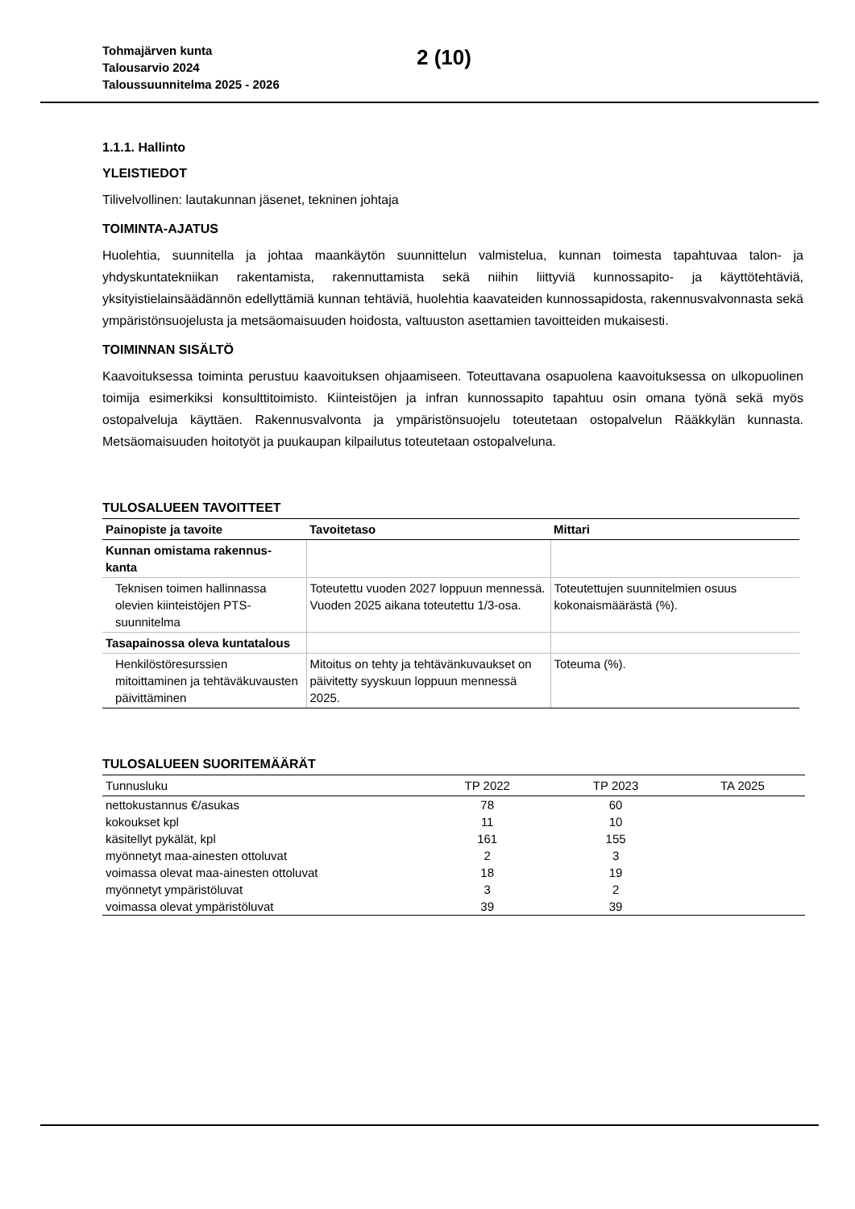Tohmajärven kunta
Talousarvio 2024
Taloussuunnitelma 2025 - 2026
2 (10)
1.1.1. Hallinto
YLEISTIEDOT
Tilivelvollinen: lautakunnan jäsenet, tekninen johtaja
TOIMINTA-AJATUS
Huolehtia, suunnitella ja johtaa maankäytön suunnittelun valmistelua, kunnan toimesta tapahtuvaa talon- ja yhdyskuntatekniikan rakentamista, rakennuttamista sekä niihin liittyviä kunnossapito- ja käyttötehtäviä, yksityistielainsäädännön edellyttämiä kunnan tehtäviä, huolehtia kaavateiden kunnossapidosta, rakennusvalvonnasta sekä ympäristönsuojelusta ja metsäomaisuuden hoidosta, valtuuston asettamien tavoitteiden mukaisesti.
TOIMINNAN SISÄLTÖ
Kaavoituksessa toiminta perustuu kaavoituksen ohjaamiseen. Toteuttavana osapuolena kaavoituksessa on ulkopuolinen toimija esimerkiksi konsulttitoimisto. Kiinteistöjen ja infran kunnossapito tapahtuu osin omana työnä sekä myös ostopalveluja käyttäen. Rakennusvalvonta ja ympäristönsuojelu toteutetaan ostopalvelun Rääkkylän kunnasta. Metsäomaisuuden hoitotyöt ja puukaupan kilpailutus toteutetaan ostopalveluna.
TULOSALUEEN TAVOITTEET
| Painopiste ja tavoite | Tavoitetaso | Mittari |
| --- | --- | --- |
| Kunnan omistama rakennus- kanta | | |
| Teknisen toimen hallinnassa olevien kiinteistöjen PTS-suunnitelma | Toteutettu vuoden 2027 loppuun mennessä. Vuoden 2025 aikana toteutettu 1/3-osa. | Toteutettujen suunnitelmien osuus kokonaismäärästä (%). |
| Tasapainossa oleva kuntatalous | | |
| Henkilöstöresurssien mitoittaminen ja tehtäväkuvausten päivittäminen | Mitoitus on tehty ja tehtävänkuvaukset on päivitetty syyskuun loppuun mennessä 2025. | Toteuma (%). |
TULOSALUEEN SUORITEMÄÄRÄT
| Tunnusluku | TP 2022 | TP 2023 | TA 2025 |
| --- | --- | --- | --- |
| nettokustannus €/asukas | 78 | 60 | |
| kokoukset kpl | 11 | 10 | |
| käsitellyt pykälät, kpl | 161 | 155 | |
| myönnetyt maa-ainesten ottoluvat | 2 | 3 | |
| voimassa olevat maa-ainesten ottoluvat | 18 | 19 | |
| myönnetyt ympäristöluvat | 3 | 2 | |
| voimassa olevat ympäristöluvat | 39 | 39 | |